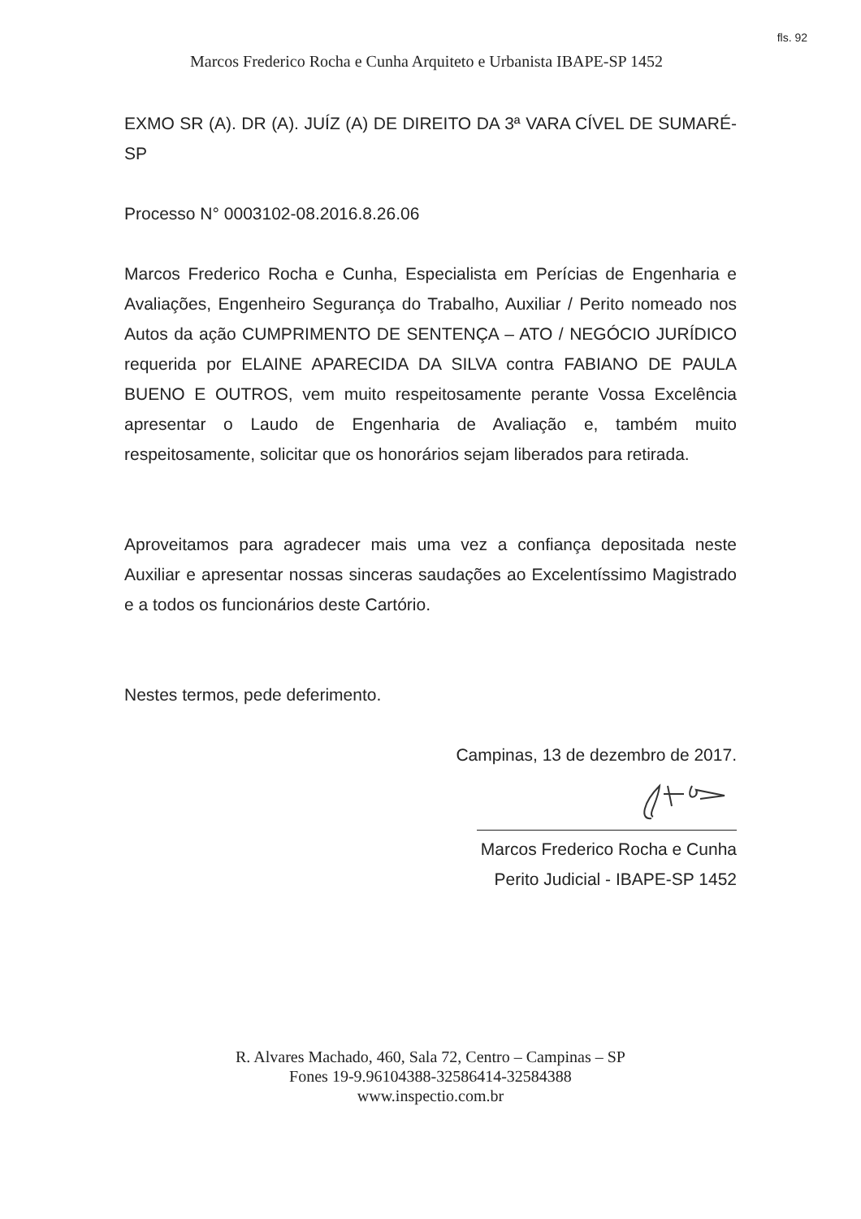fls. 92
Marcos Frederico Rocha e Cunha Arquiteto e Urbanista IBAPE-SP 1452
EXMO SR (A). DR (A). JUÍZ (A) DE DIREITO DA 3ª VARA CÍVEL DE SUMARÉ-SP
Processo N° 0003102-08.2016.8.26.06
Marcos Frederico Rocha e Cunha, Especialista em Perícias de Engenharia e Avaliações, Engenheiro Segurança do Trabalho, Auxiliar / Perito nomeado nos Autos da ação CUMPRIMENTO DE SENTENÇA – ATO / NEGÓCIO JURÍDICO requerida por ELAINE APARECIDA DA SILVA contra FABIANO DE PAULA BUENO E OUTROS, vem muito respeitosamente perante Vossa Excelência apresentar o Laudo de Engenharia de Avaliação e, também muito respeitosamente, solicitar que os honorários sejam liberados para retirada.
Aproveitamos para agradecer mais uma vez a confiança depositada neste Auxiliar e apresentar nossas sinceras saudações ao Excelentíssimo Magistrado e a todos os funcionários deste Cartório.
Nestes termos, pede deferimento.
Campinas, 13 de dezembro de 2017.
Marcos Frederico Rocha e Cunha
Perito Judicial - IBAPE-SP 1452
R. Alvares Machado, 460, Sala 72, Centro – Campinas – SP
Fones 19-9.96104388-32586414-32584388
www.inspectio.com.br